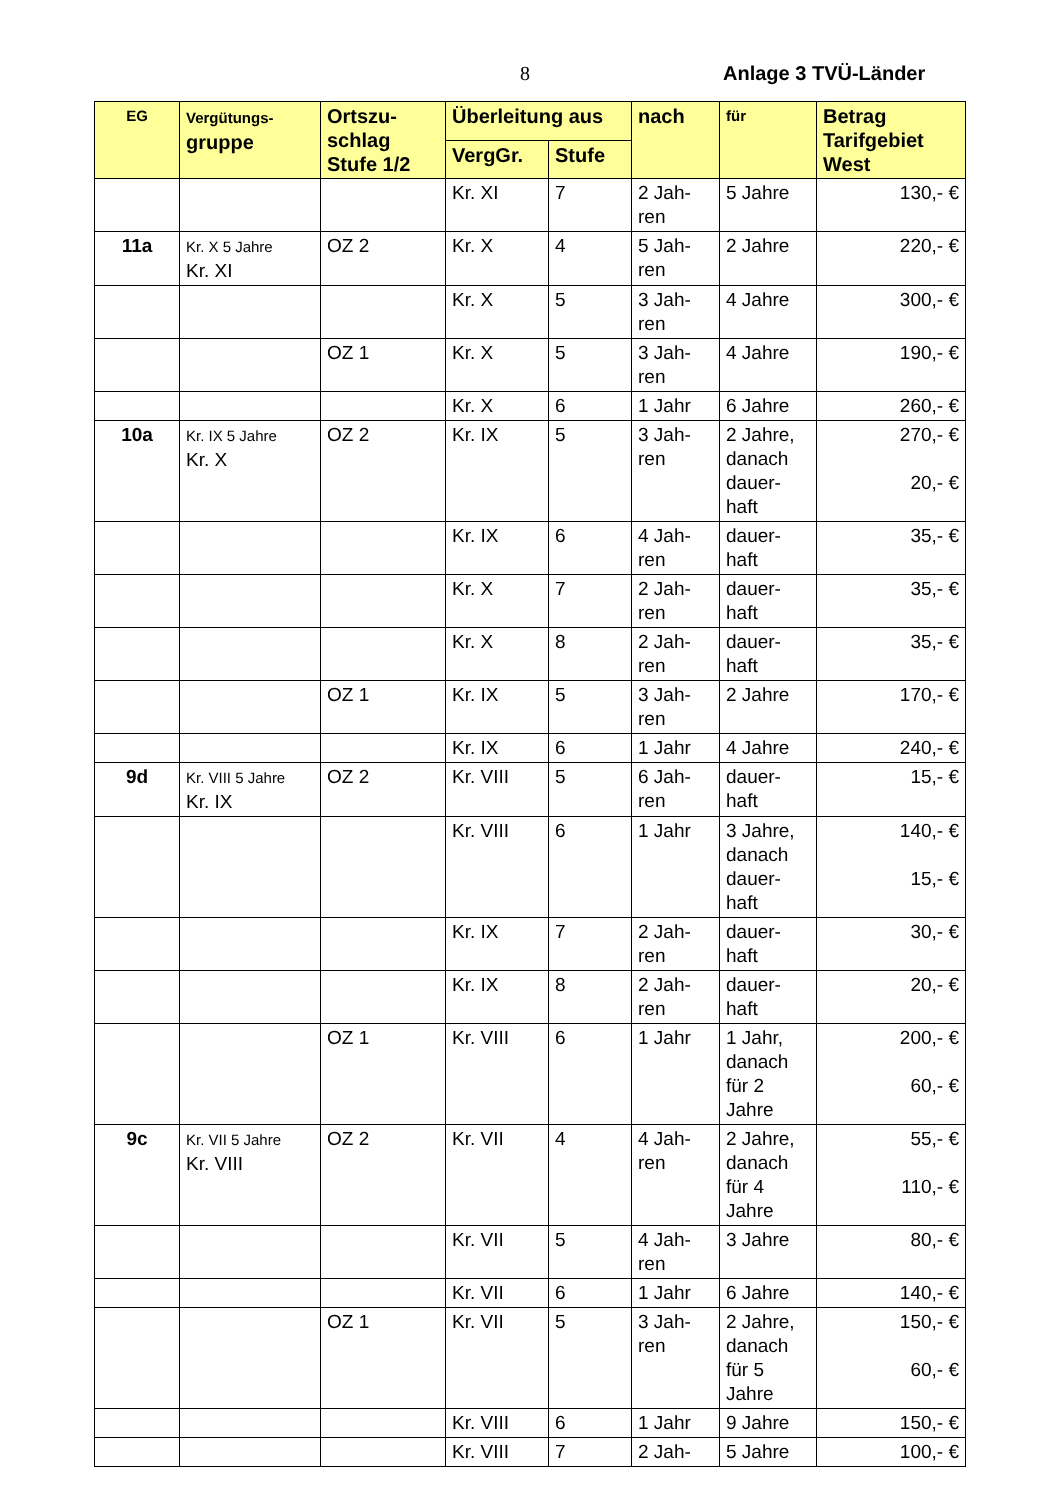8 Anlage 3 TVÜ-Länder
| EG | Vergütungs- gruppe | Ortszu- schlag Stufe 1/2 | Überleitung aus | | nach | für | Betrag Tarifgebiet West |
| --- | --- | --- | --- | --- | --- | --- | --- |
| | | | VergGr. | Stufe | | | |
| | | | Kr. XI | 7 | 2 Jah- ren | 5 Jahre | 130,- € |
| 11a | Kr. X 5 Jahre Kr. XI | OZ 2 | Kr. X | 4 | 5 Jah- ren | 2 Jahre | 220,- € |
| | | | Kr. X | 5 | 3 Jah- ren | 4 Jahre | 300,- € |
| | | OZ 1 | Kr. X | 5 | 3 Jah- ren | 4 Jahre | 190,- € |
| | | | Kr. X | 6 | 1 Jahr | 6 Jahre | 260,- € |
| 10a | Kr. IX 5 Jahre Kr. X | OZ 2 | Kr. IX | 5 | 3 Jah- ren | 2 Jahre, danach dauer- haft | 270,- € 20,- € |
| | | | Kr. IX | 6 | 4 Jah- ren | dauer- haft | 35,- € |
| | | | Kr. X | 7 | 2 Jah- ren | dauer- haft | 35,- € |
| | | | Kr. X | 8 | 2 Jah- ren | dauer- haft | 35,- € |
| | | OZ 1 | Kr. IX | 5 | 3 Jah- ren | 2 Jahre | 170,- € |
| | | | Kr. IX | 6 | 1 Jahr | 4 Jahre | 240,- € |
| 9d | Kr. VIII 5 Jahre Kr. IX | OZ 2 | Kr. VIII | 5 | 6 Jah- ren | dauer- haft | 15,- € |
| | | | Kr. VIII | 6 | 1 Jahr | 3 Jahre, danach dauer- haft | 140,- € 15,- € |
| | | | Kr. IX | 7 | 2 Jah- ren | dauer- haft | 30,- € |
| | | | Kr. IX | 8 | 2 Jah- ren | dauer- haft | 20,- € |
| | | OZ 1 | Kr. VIII | 6 | 1 Jahr | 1 Jahr, danach für 2 Jahre | 200,- € 60,- € |
| 9c | Kr. VII 5 Jahre Kr. VIII | OZ 2 | Kr. VII | 4 | 4 Jah- ren | 2 Jahre, danach für 4 Jahre | 55,- € 110,- € |
| | | | Kr. VII | 5 | 4 Jah- ren | 3 Jahre | 80,- € |
| | | | Kr. VII | 6 | 1 Jahr | 6 Jahre | 140,- € |
| | | OZ 1 | Kr. VII | 5 | 3 Jah- ren | 2 Jahre, danach für 5 Jahre | 150,- € 60,- € |
| | | | Kr. VIII | 6 | 1 Jahr | 9 Jahre | 150,- € |
| | | | Kr. VIII | 7 | 2 Jah- | 5 Jahre | 100,- € |